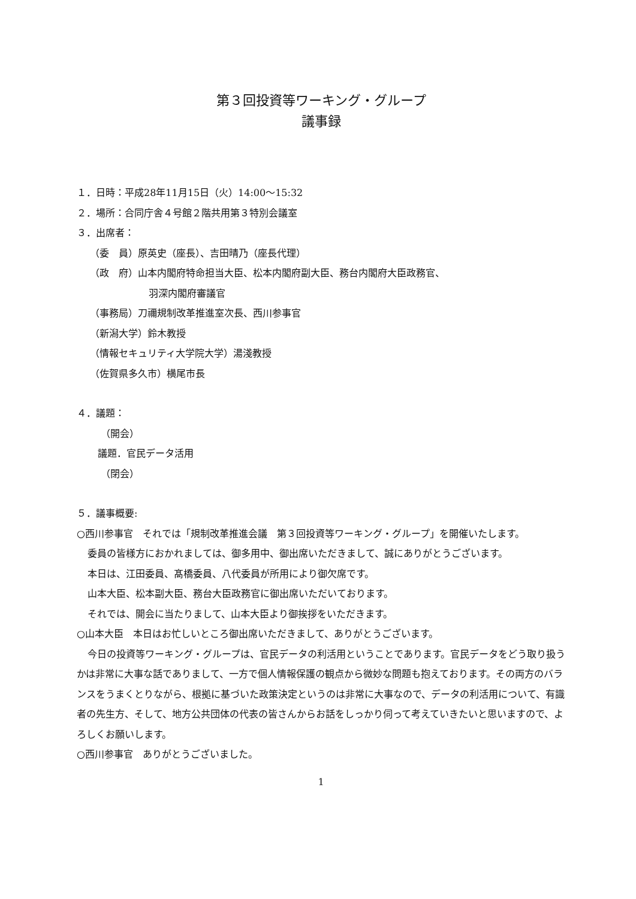第３回投資等ワーキング・グループ
議事録
１．日時：平成28年11月15日（火）14:00～15:32
２．場所：合同庁舎４号館２階共用第３特別会議室
３．出席者：
（委　員）原英史（座長）、吉田晴乃（座長代理）
（政　府）山本内閣府特命担当大臣、松本内閣府副大臣、務台内閣府大臣政務官、
羽深内閣府審議官
（事務局）刀禰規制改革推進室次長、西川参事官
（新潟大学）鈴木教授
（情報セキュリティ大学院大学）湯淺教授
（佐賀県多久市）横尾市長
４．議題：
（開会）
議題．官民データ活用
（閉会）
５．議事概要:
○西川参事官　それでは「規制改革推進会議　第３回投資等ワーキング・グループ」を開催いたします。
委員の皆様方におかれましては、御多用中、御出席いただきまして、誠にありがとうございます。
本日は、江田委員、髙橋委員、八代委員が所用により御欠席です。
山本大臣、松本副大臣、務台大臣政務官に御出席いただいております。
それでは、開会に当たりまして、山本大臣より御挨拶をいただきます。
○山本大臣　本日はお忙しいところ御出席いただきまして、ありがとうございます。
今日の投資等ワーキング・グループは、官民データの利活用ということであります。官民データをどう取り扱うかは非常に大事な話でありまして、一方で個人情報保護の観点から微妙な問題も抱えております。その両方のバランスをうまくとりながら、根拠に基づいた政策決定というのは非常に大事なので、データの利活用について、有識者の先生方、そして、地方公共団体の代表の皆さんからお話をしっかり伺って考えていきたいと思いますので、よろしくお願いします。
○西川参事官　ありがとうございました。
1